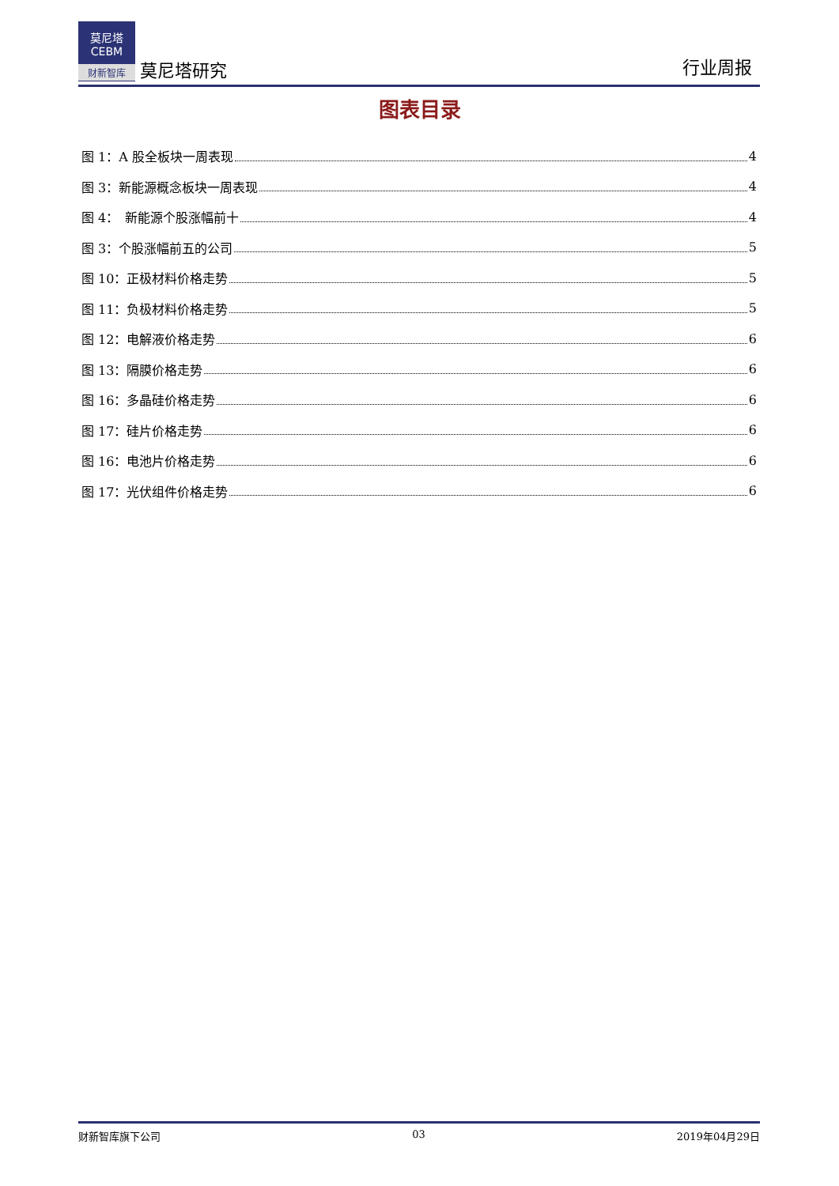莫尼塔
CEBM
财新智库
莫尼塔研究
行业周报
图表目录
图 1：A 股全板块一周表现 4
图 3：新能源概念板块一周表现 4
图 4：　新能源个股涨幅前十 4
图 3：个股涨幅前五的公司 5
图 10：正极材料价格走势 5
图 11：负极材料价格走势 5
图 12：电解液价格走势 6
图 13：隔膜价格走势 6
图 16：多晶硅价格走势 6
图 17：硅片价格走势 6
图 16：电池片价格走势 6
图 17：光伏组件价格走势 6
财新智库旗下公司 03 2019年04月29日